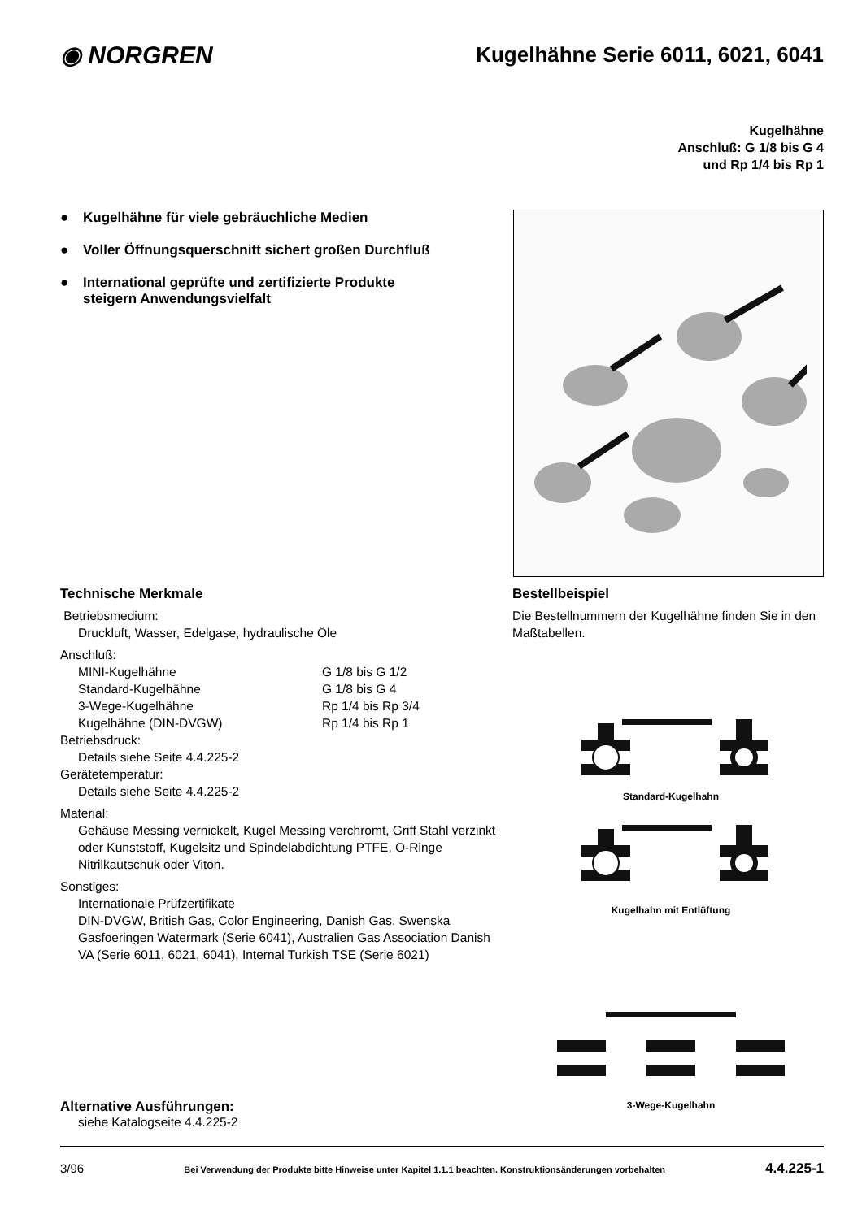◉ NORGREN
Kugelhähne Serie 6011, 6021, 6041
Kugelhähne
Anschluß: G 1/8 bis G 4
und Rp 1/4 bis Rp 1
● Kugelhähne für viele gebräuchliche Medien
● Voller Öffnungsquerschnitt sichert großen Durchfluß
● International geprüfte und zertifizierte Produkte
steigern Anwendungsvielfalt
Technische Merkmale
Betriebsmedium:
Druckluft, Wasser, Edelgase, hydraulische Öle
Anschluß:
MINI-Kugelhähne G 1/8 bis G 1/2 Standard-Kugelhähne G 1/8 bis G 4 3-Wege-Kugelhähne Rp 1/4 bis Rp 3/4 Kugelhähne (DIN-DVGW) Rp 1/4 bis Rp 1
Betriebsdruck:
Details siehe Seite 4.4.225-2
Gerätetemperatur:
Details siehe Seite 4.4.225-2
Material:
Gehäuse Messing vernickelt, Kugel Messing verchromt, Griff Stahl verzinkt oder Kunststoff, Kugelsitz und Spindelabdichtung PTFE, O-Ringe Nitrilkautschuk oder Viton.
Sonstiges:
Internationale Prüfzertifikate
DIN-DVGW, British Gas, Color Engineering, Danish Gas, Swenska Gasfoeringen Watermark (Serie 6041), Australien Gas Association Danish VA (Serie 6011, 6021, 6041), Internal Turkish TSE (Serie 6021)
Bestellbeispiel
Die Bestellnummern der Kugelhähne finden Sie in den Maßtabellen.
Standard-Kugelhahn
Kugelhahn mit Entlüftung
3-Wege-Kugelhahn
Alternative Ausführungen:
siehe Katalogseite 4.4.225-2
3/96 Bei Verwendung der Produkte bitte Hinweise unter Kapitel 1.1.1 beachten. Konstruktionsänderungen vorbehalten 4.4.225-1